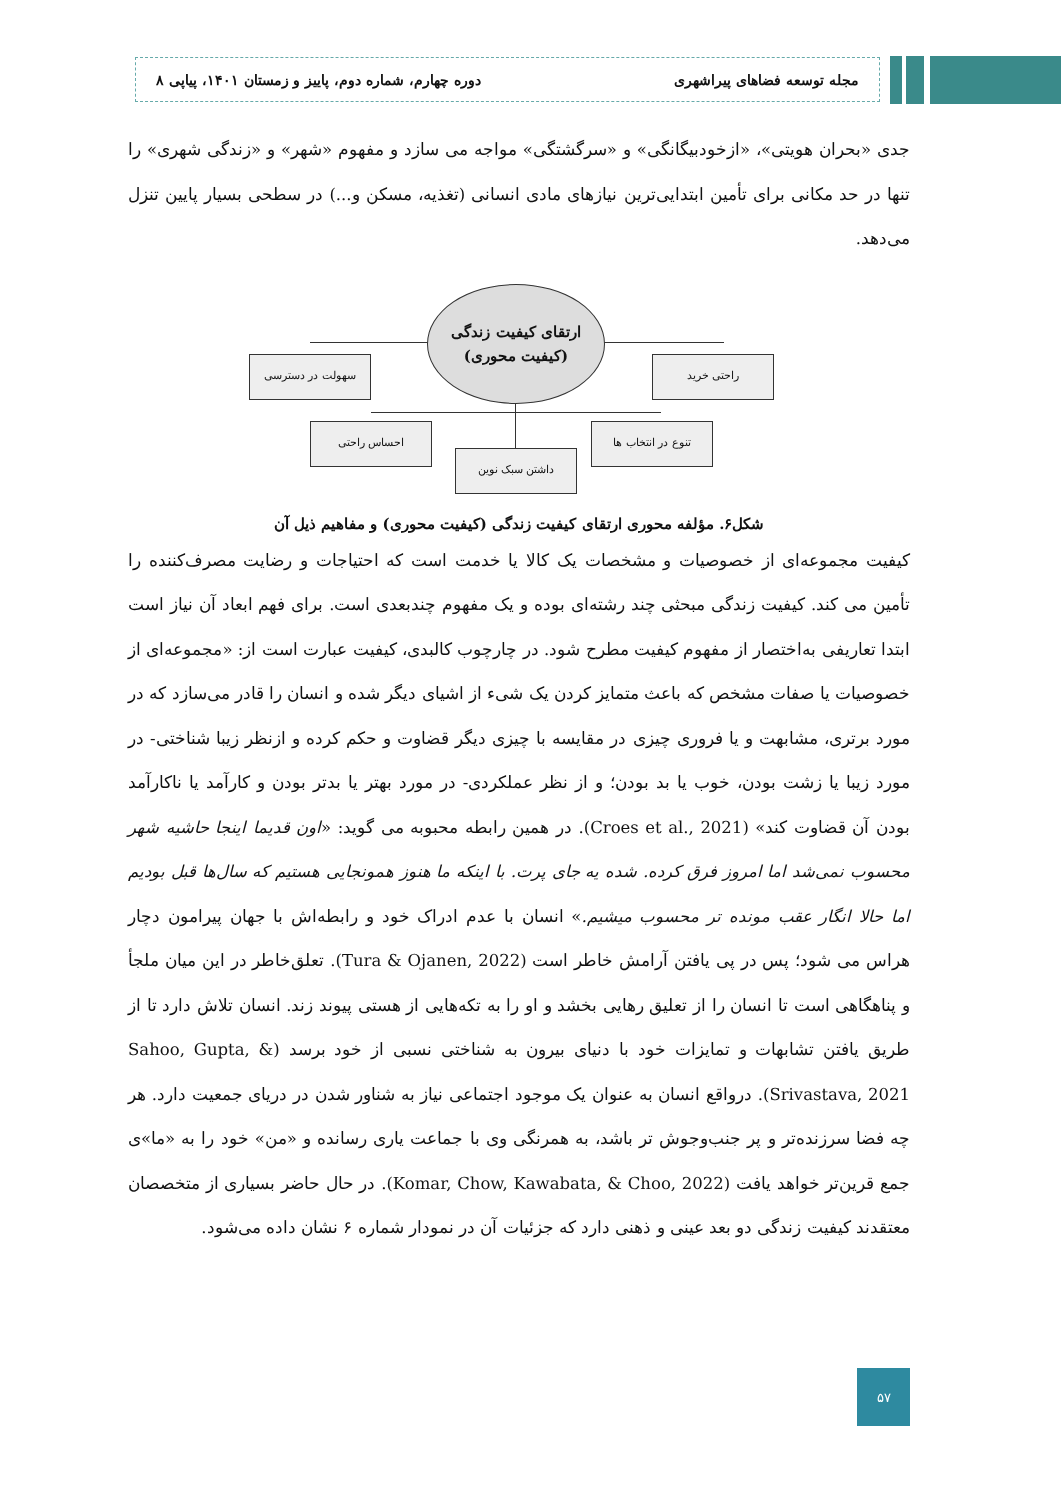مجله توسعه فضاهای پیراشهری دوره چهارم، شماره دوم، پاییز و زمستان ۱۴۰۱، پیاپی ۸
جدی «بحران هویتی»، «ازخودبیگانگی» و «سرگشتگی» مواجه می سازد و مفهوم «شهر» و «زندگی شهری» را تنها در حد مکانی برای تأمین ابتدایی‌ترین نیازهای مادی انسانی (تغذیه، مسکن و...) در سطحی بسیار پایین تنزل می‌دهد.
ارتقای کیفیت زندگی
(کیفیت محوری)
سهولت در دسترسی راحتی خرید
احساس راحتی تنوع در انتخاب ها
داشتن سبک نوین
شکل۶. مؤلفه محوری ارتقای کیفیت زندگی (کیفیت محوری) و مفاهیم ذیل آن
کیفیت مجموعه‌ای از خصوصیات و مشخصات یک کالا یا خدمت است که احتیاجات و رضایت مصرف‌کننده را تأمین می کند. کیفیت زندگی مبحثی چند رشته‌ای بوده و یک مفهوم چندبعدی است. برای فهم ابعاد آن نیاز است ابتدا تعاریفی به‌اختصار از مفهوم کیفیت مطرح شود. در چارچوب کالبدی، کیفیت عبارت است از: «مجموعه‌ای از خصوصیات یا صفات مشخص که باعث متمایز کردن یک شیء از اشیای دیگر شده و انسان را قادر می‌سازد که در مورد برتری، مشابهت و یا فروری چیزی در مقایسه با چیزی دیگر قضاوت و حکم کرده و ازنظر زیبا شناختی- در مورد زیبا یا زشت بودن، خوب یا بد بودن؛ و از نظر عملکردی- در مورد بهتر یا بدتر بودن و کارآمد یا ناکارآمد بودن آن قضاوت کند» (Croes et al., 2021). در همین رابطه محبوبه می گوید: «اون قدیما اینجا حاشیه شهر محسوب نمی‌شد اما امروز فرق کرده. شده یه جای پرت. با اینکه ما هنوز همونجایی هستیم که سال‌ها قبل بودیم اما حالا انگار عقب مونده تر محسوب میشیم.» انسان با عدم ادراک خود و رابطه‌اش با جهان پیرامون دچار هراس می شود؛ پس در پی یافتن آرامش خاطر است (Tura & Ojanen, 2022). تعلق‌خاطر در این میان ملجأ و پناهگاهی است تا انسان را از تعلیق رهایی بخشد و او را به تکه‌هایی از هستی پیوند زند. انسان تلاش دارد تا از طریق یافتن تشابهات و تمایزات خود با دنیای بیرون به شناختی نسبی از خود برسد (Sahoo, Gupta, & Srivastava, 2021). درواقع انسان به عنوان یک موجود اجتماعی نیاز به شناور شدن در دریای جمعیت دارد. هر چه فضا سرزنده‌تر و پر جنب‌وجوش تر باشد، به همرنگی وی با جماعت یاری رسانده و «من» خود را به «ما»ی جمع قرین‌تر خواهد یافت (Komar, Chow, Kawabata, & Choo, 2022). در حال حاضر بسیاری از متخصصان معتقدند کیفیت زندگی دو بعد عینی و ذهنی دارد که جزئیات آن در نمودار شماره ۶ نشان داده می‌شود.
۵۷